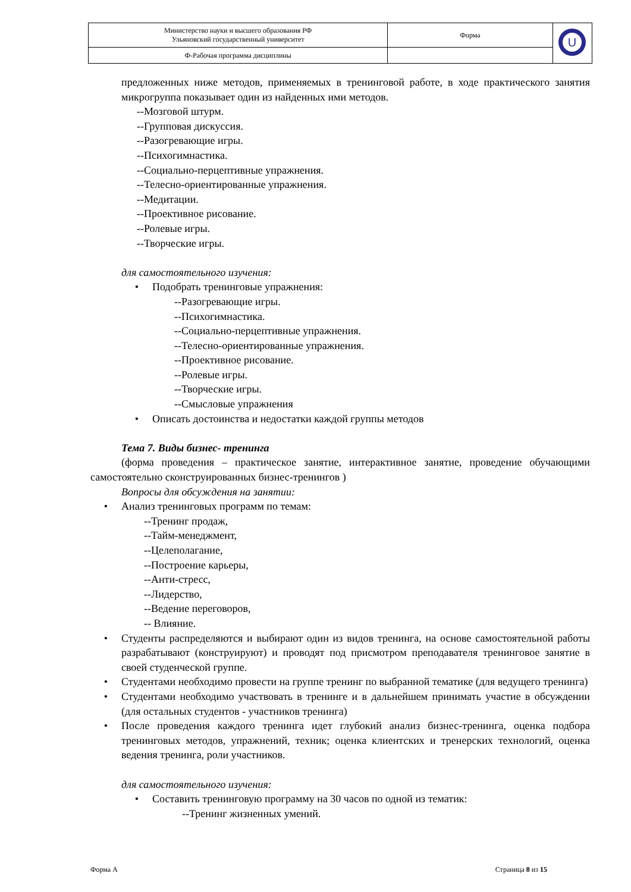| Министерство науки и высшего образования РФ Ульяновский государственный университет | Форма | U |
| Ф-Рабочая программа дисциплины | | |
предложенных ниже методов, применяемых в тренинговой работе, в ходе практического занятия микрогруппа показывает один из найденных ими методов.
--Мозговой штурм.
--Групповая дискуссия.
--Разогревающие игры.
--Психогимнастика.
--Социально-перцептивные упражнения.
--Телесно-ориентированные упражнения.
--Медитации.
--Проективное рисование.
--Ролевые игры.
--Творческие игры.
для самостоятельного изучения:
• Подобрать тренинговые упражнения:
--Разогревающие игры.
--Психогимнастика.
--Социально-перцептивные упражнения.
--Телесно-ориентированные упражнения.
--Проективное рисование.
--Ролевые игры.
--Творческие игры.
--Смысловые упражнения
• Описать достоинства и недостатки каждой группы методов
Тема 7. Виды бизнес- тренинга
(форма проведения – практическое занятие, интерактивное занятие, проведение обучающими самостоятельно сконструированных бизнес-тренингов )
Вопросы для обсуждения на занятии:
• Анализ тренинговых программ по темам:
--Тренинг продаж,
--Тайм-менеджмент,
--Целеполагание,
--Построение карьеры,
--Анти-стресс,
--Лидерство,
--Ведение переговоров,
-- Влияние.
• Студенты распределяются и выбирают один из видов тренинга, на основе самостоятельной работы разрабатывают (конструируют) и проводят под присмотром преподавателя тренинговое занятие в своей студенческой группе.
• Студентами необходимо провести на группе тренинг по выбранной тематике (для ведущего тренинга)
• Студентами необходимо участвовать в тренинге и в дальнейшем принимать участие в обсуждении (для остальных студентов - участников тренинга)
• После проведения каждого тренинга идет глубокий анализ бизнес-тренинга, оценка подбора тренинговых методов, упражнений, техник; оценка клиентских и тренерских технологий, оценка ведения тренинга, роли участников.
для самостоятельного изучения:
• Составить тренинговую программу на 30 часов по одной из тематик:
--Тренинг жизненных умений.
Форма А Страница 8 из 15